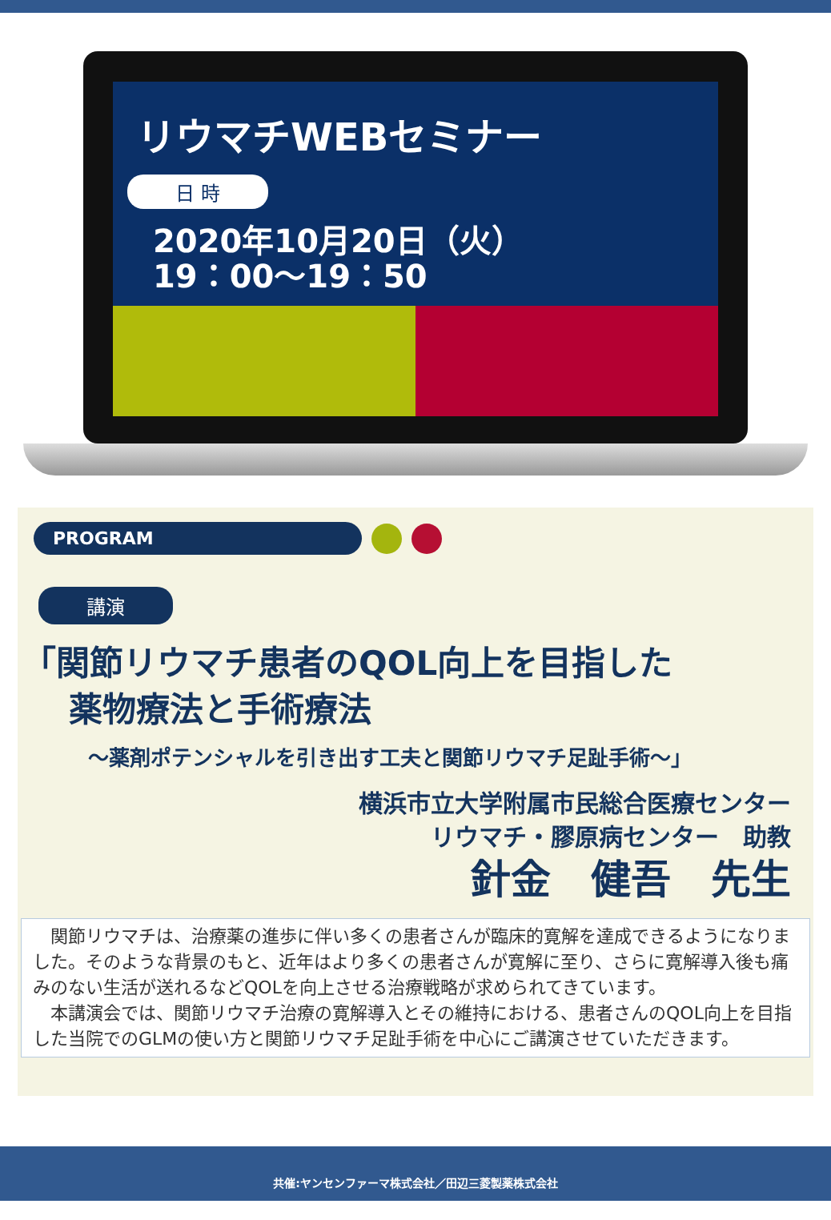リウマチWEBセミナー
日 時
2020年10月20日（火）
19：00～19：50
PROGRAM
講演
「関節リウマチ患者のQOL向上を目指した
薬物療法と手術療法
～薬剤ポテンシャルを引き出す工夫と関節リウマチ足趾手術～」
横浜市立大学附属市民総合医療センター
リウマチ・膠原病センター　助教
針金　健吾　先生
　関節リウマチは、治療薬の進歩に伴い多くの患者さんが臨床的寛解を達成できるようになりました。そのような背景のもと、近年はより多くの患者さんが寛解に至り、さらに寛解導入後も痛みのない生活が送れるなどQOLを向上させる治療戦略が求められてきています。
　本講演会では、関節リウマチ治療の寛解導入とその維持における、患者さんのQOL向上を目指した当院でのGLMの使い方と関節リウマチ足趾手術を中心にご講演させていただきます。
共催:ヤンセンファーマ株式会社／田辺三菱製薬株式会社